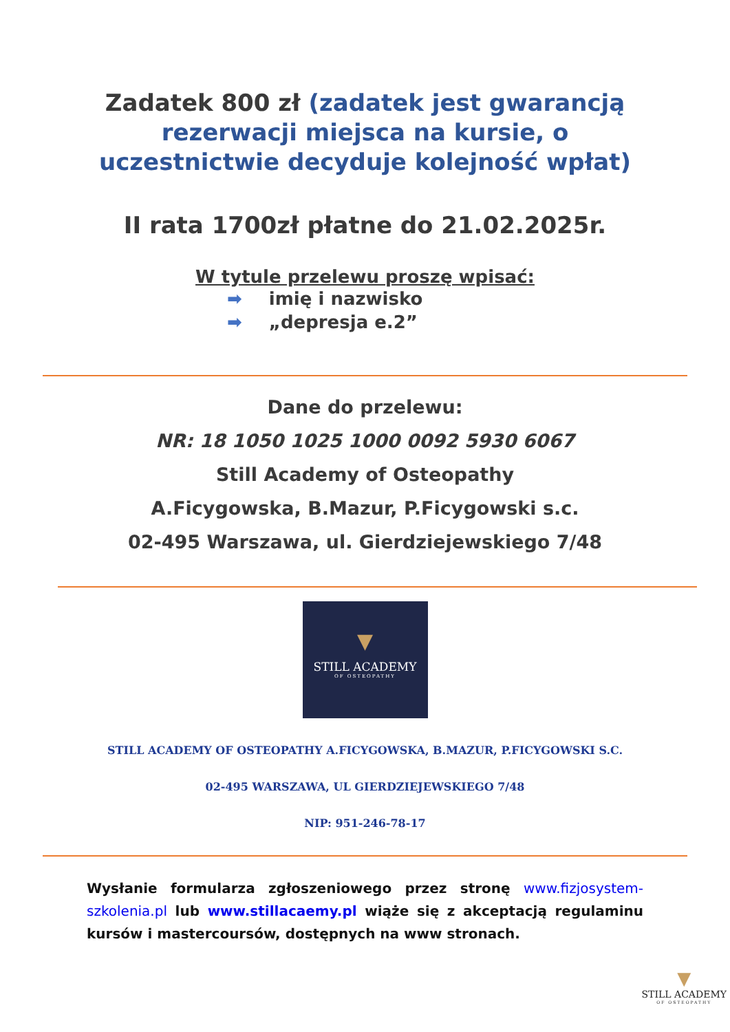Zadatek 800 zł (zadatek jest gwarancją
rezerwacji miejsca na kursie, o
uczestnictwie decyduje kolejność wpłat)
II rata 1700zł płatne do 21.02.2025r.
W tytule przelewu proszę wpisać:
➡ imię i nazwisko
➡ „depresja e.2”
Dane do przelewu:
NR: 18 1050 1025 1000 0092 5930 6067
Still Academy of Osteopathy
A.Ficygowska, B.Mazur, P.Ficygowski s.c.
02-495 Warszawa, ul. Gierdziejewskiego 7/48
▼
STILL ACADEMY
OF OSTEOPATHY
STILL ACADEMY OF OSTEOPATHY A.FICYGOWSKA, B.MAZUR, P.FICYGOWSKI S.C.
02-495 WARSZAWA, UL GIERDZIEJEWSKIEGO 7/48
NIP: 951-246-78-17
Wysłanie formularza zgłoszeniowego przez stronę www.fizjosystem-szkolenia.pl lub www.stillacaemy.pl wiąże się z akceptacją regulaminu kursów i mastercoursów, dostępnych na www stronach.
▼
STILL ACADEMY
OF OSTEOPATHY